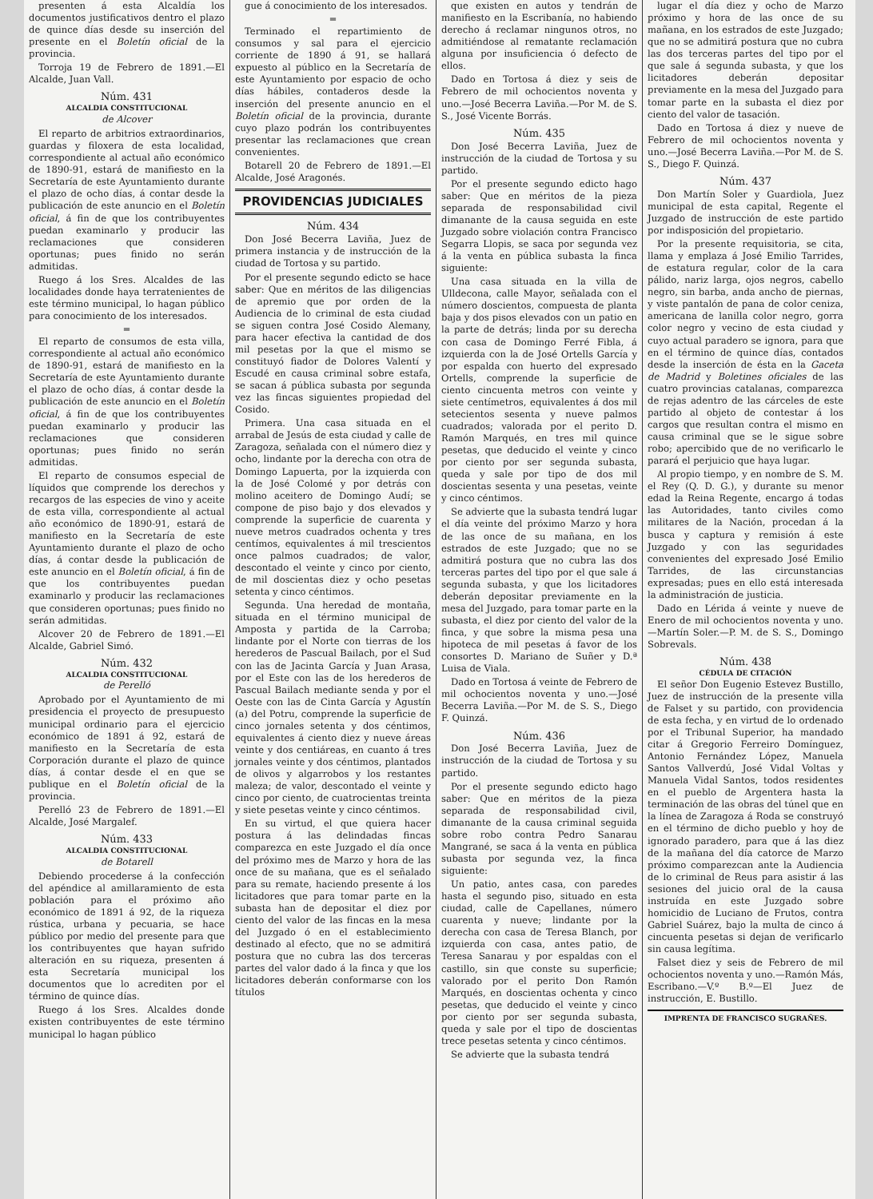presenten á esta Alcaldía los documentos justificativos dentro el plazo de quince días desde su inserción del presente en el Boletín oficial de la provincia.
Torroja 19 de Febrero de 1891.—El Alcalde, Juan Vall.
Núm. 431
ALCALDIA CONSTITUCIONAL
de Alcover
El reparto de arbitrios extraordinarios, guardas y filoxera de esta localidad, correspondiente al actual año económico de 1890-91, estará de manifiesto en la Secretaría de este Ayuntamiento durante el plazo de ocho días, á contar desde la publicación de este anuncio en el Boletín oficial, á fin de que los contribuyentes puedan examinarlo y producir las reclamaciones que consideren oportunas; pues finido no serán admitidas.
Ruego á los Sres. Alcaldes de las localidades donde haya terratenientes de este término municipal, lo hagan público para conocimiento de los interesados.
═
El reparto de consumos de esta villa, correspondiente al actual año económico de 1890-91, estará de manifiesto en la Secretaría de este Ayuntamiento durante el plazo de ocho días, á contar desde la publicación de este anuncio en el Boletín oficial, á fin de que los contribuyentes puedan examinarlo y producir las reclamaciones que consideren oportunas; pues finido no serán admitidas.
El reparto de consumos especial de líquidos que comprende los derechos y recargos de las especies de vino y aceite de esta villa, correspondiente al actual año económico de 1890-91, estará de manifiesto en la Secretaría de este Ayuntamiento durante el plazo de ocho días, á contar desde la publicación de este anuncio en el Boletín oficial, á fin de que los contribuyentes puedan examinarlo y producir las reclamaciones que consideren oportunas; pues finido no serán admitidas.
Alcover 20 de Febrero de 1891.—El Alcalde, Gabriel Simó.
Núm. 432
ALCALDIA CONSTITUCIONAL
de Perelló
Aprobado por el Ayuntamiento de mi presidencia el proyecto de presupuesto municipal ordinario para el ejercicio económico de 1891 á 92, estará de manifiesto en la Secretaría de esta Corporación durante el plazo de quince días, á contar desde el en que se publique en el Boletín oficial de la provincia.
Perelló 23 de Febrero de 1891.—El Alcalde, José Margalef.
Núm. 433
ALCALDIA CONSTITUCIONAL
de Botarell
Debiendo procederse á la confección del apéndice al amillaramiento de esta población para el próximo año económico de 1891 á 92, de la riqueza rústica, urbana y pecuaria, se hace público por medio del presente para que los contribuyentes que hayan sufrido alteración en su riqueza, presenten á esta Secretaría municipal los documentos que lo acrediten por el término de quince días.
Ruego á los Sres. Alcaldes donde existen contribuyentes de este término municipal lo hagan público
gue á conocimiento de los interesados.
═
Terminado el repartimiento de consumos y sal para el ejercicio corriente de 1890 á 91, se hallará expuesto al público en la Secretaría de este Ayuntamiento por espacio de ocho días hábiles, contaderos desde la inserción del presente anuncio en el Boletín oficial de la provincia, durante cuyo plazo podrán los contribuyentes presentar las reclamaciones que crean convenientes.
Botarell 20 de Febrero de 1891.—El Alcalde, José Aragonés.
PROVIDENCIAS JUDICIALES
Núm. 434
Don José Becerra Laviña, Juez de primera instancia y de instrucción de la ciudad de Tortosa y su partido.
Por el presente segundo edicto se hace saber: Que en méritos de las diligencias de apremio que por orden de la Audiencia de lo criminal de esta ciudad se siguen contra José Cosido Alemany, para hacer efectiva la cantidad de dos mil pesetas por la que el mismo se constituyó fiador de Dolores Valentí y Escudé en causa criminal sobre estafa, se sacan á pública subasta por segunda vez las fincas siguientes propiedad del Cosido.
Primera. Una casa situada en el arrabal de Jesús de esta ciudad y calle de Zaragoza, señalada con el número diez y ocho, lindante por la derecha con otra de Domingo Lapuerta, por la izquierda con la de José Colomé y por detrás con molino aceitero de Domingo Audí; se compone de piso bajo y dos elevados y comprende la superficie de cuarenta y nueve metros cuadrados ochenta y tres centímos, equivalentes á mil trescientos once palmos cuadrados; de valor, descontado el veinte y cinco por ciento, de mil doscientas diez y ocho pesetas setenta y cinco céntimos.
Segunda. Una heredad de montaña, situada en el término municipal de Amposta y partida de la Carroba; lindante por el Norte con tierras de los herederos de Pascual Bailach, por el Sud con las de Jacinta García y Juan Arasa, por el Este con las de los herederos de Pascual Bailach mediante senda y por el Oeste con las de Cinta García y Agustín (a) del Potru, comprende la superficie de cinco jornales setenta y dos céntimos, equivalentes á ciento diez y nueve áreas veinte y dos centiáreas, en cuanto á tres jornales veinte y dos céntimos, plantados de olivos y algarrobos y los restantes maleza; de valor, descontado el veinte y cinco por ciento, de cuatrocientas treinta y siete pesetas veinte y cinco céntimos.
En su virtud, el que quiera hacer postura á las delindadas fincas comparezca en este Juzgado el día once del próximo mes de Marzo y hora de las once de su mañana, que es el señalado para su remate, haciendo presente á los licitadores que para tomar parte en la subasta han de depositar el diez por ciento del valor de las fincas en la mesa del Juzgado ó en el establecimiento destinado al efecto, que no se admitirá postura que no cubra las dos terceras partes del valor dado á la finca y que los licitadores deberán conformarse con los títulos
que existen en autos y tendrán de manifiesto en la Escribanía, no habiendo derecho á reclamar ningunos otros, no admitiéndose al rematante reclamación alguna por insuficiencia ó defecto de ellos.
Dado en Tortosa á diez y seis de Febrero de mil ochocientos noventa y uno.—José Becerra Laviña.—Por M. de S. S., José Vicente Borrás.
Núm. 435
Don José Becerra Laviña, Juez de instrucción de la ciudad de Tortosa y su partido.
Por el presente segundo edicto hago saber: Que en méritos de la pieza separada de responsabilidad civil dimanante de la causa seguida en este Juzgado sobre violación contra Francisco Segarra Llopis, se saca por segunda vez á la venta en pública subasta la finca siguiente:
Una casa situada en la villa de Ulldecona, calle Mayor, señalada con el número doscientos, compuesta de planta baja y dos pisos elevados con un patio en la parte de detrás; linda por su derecha con casa de Domingo Ferré Fibla, á izquierda con la de José Ortells García y por espalda con huerto del expresado Ortells, comprende la superficie de ciento cincuenta metros con veinte y siete centímetros, equivalentes á dos mil setecientos sesenta y nueve palmos cuadrados; valorada por el perito D. Ramón Marqués, en tres mil quince pesetas, que deducido el veinte y cinco por ciento por ser segunda subasta, queda y sale por tipo de dos mil doscientas sesenta y una pesetas, veinte y cinco céntimos.
Se advierte que la subasta tendrá lugar el día veinte del próximo Marzo y hora de las once de su mañana, en los estrados de este Juzgado; que no se admitirá postura que no cubra las dos terceras partes del tipo por el que sale á segunda subasta, y que los licitadores deberán depositar previamente en la mesa del Juzgado, para tomar parte en la subasta, el diez por ciento del valor de la finca, y que sobre la misma pesa una hipoteca de mil pesetas á favor de los consortes D. Mariano de Suñer y D.ª Luisa de Viala.
Dado en Tortosa á veinte de Febrero de mil ochocientos noventa y uno.—José Becerra Laviña.—Por M. de S. S., Diego F. Quinzá.
Núm. 436
Don José Becerra Laviña, Juez de instrucción de la ciudad de Tortosa y su partido.
Por el presente segundo edicto hago saber: Que en méritos de la pieza separada de responsabilidad civil, dimanante de la causa criminal seguida sobre robo contra Pedro Sanarau Mangrané, se saca á la venta en pública subasta por segunda vez, la finca siguiente:
Un patio, antes casa, con paredes hasta el segundo piso, situado en esta ciudad, calle de Capellanes, número cuarenta y nueve; lindante por la derecha con casa de Teresa Blanch, por izquierda con casa, antes patio, de Teresa Sanarau y por espaldas con el castillo, sin que conste su superficie; valorado por el perito Don Ramón Marqués, en doscientas ochenta y cinco pesetas, que deducido el veinte y cinco por ciento por ser segunda subasta, queda y sale por el tipo de doscientas trece pesetas setenta y cinco céntimos.
Se advierte que la subasta tendrá
lugar el día diez y ocho de Marzo próximo y hora de las once de su mañana, en los estrados de este Juzgado; que no se admitirá postura que no cubra las dos terceras partes del tipo por el que sale á segunda subasta, y que los licitadores deberán depositar previamente en la mesa del Juzgado para tomar parte en la subasta el diez por ciento del valor de tasación.
Dado en Tortosa á diez y nueve de Febrero de mil ochocientos noventa y uno.—José Becerra Laviña.—Por M. de S. S., Diego F. Quinzá.
Núm. 437
Don Martín Soler y Guardiola, Juez municipal de esta capital, Regente el Juzgado de instrucción de este partido por indisposición del propietario.
Por la presente requisitoria, se cita, llama y emplaza á José Emilio Tarrides, de estatura regular, color de la cara pálido, nariz larga, ojos negros, cabello negro, sin barba, anda ancho de piernas, y viste pantalón de pana de color ceniza, americana de lanilla color negro, gorra color negro y vecino de esta ciudad y cuyo actual paradero se ignora, para que en el término de quince días, contados desde la inserción de ésta en la Gaceta de Madrid y Boletines oficiales de las cuatro provincias catalanas, comparezca de rejas adentro de las cárceles de este partido al objeto de contestar á los cargos que resultan contra el mismo en causa criminal que se le sigue sobre robo; apercibido que de no verificarlo le parará el perjuicio que haya lugar.
Al propio tiempo, y en nombre de S. M. el Rey (Q. D. G.), y durante su menor edad la Reina Regente, encargo á todas las Autoridades, tanto civiles como militares de la Nación, procedan á la busca y captura y remisión á este Juzgado y con las seguridades convenientes del expresado José Emilio Tarrides, de las circunstancias expresadas; pues en ello está interesada la administración de justicia.
Dado en Lérida á veinte y nueve de Enero de mil ochocientos noventa y uno.—Martín Soler.—P. M. de S. S., Domingo Sobrevals.
Núm. 438
CÉDULA DE CITACIÓN
El señor Don Eugenio Estevez Bustillo, Juez de instrucción de la presente villa de Falset y su partido, con providencia de esta fecha, y en virtud de lo ordenado por el Tribunal Superior, ha mandado citar á Gregorio Ferreiro Domínguez, Antonio Fernández López, Manuela Santos Vallverdú, José Vidal Voltas y Manuela Vidal Santos, todos residentes en el pueblo de Argentera hasta la terminación de las obras del túnel que en la línea de Zaragoza á Roda se construyó en el término de dicho pueblo y hoy de ignorado paradero, para que á las diez de la mañana del día catorce de Marzo próximo comparezcan ante la Audiencia de lo criminal de Reus para asistir á las sesiones del juicio oral de la causa instruída en este Juzgado sobre homicidio de Luciano de Frutos, contra Gabriel Suárez, bajo la multa de cinco á cincuenta pesetas si dejan de verificarlo sin causa legítima.
Falset diez y seis de Febrero de mil ochocientos noventa y uno.—Ramón Más, Escribano.—V.º B.º—El Juez de instrucción, E. Bustillo.
IMPRENTA DE FRANCISCO SUGRAÑES.